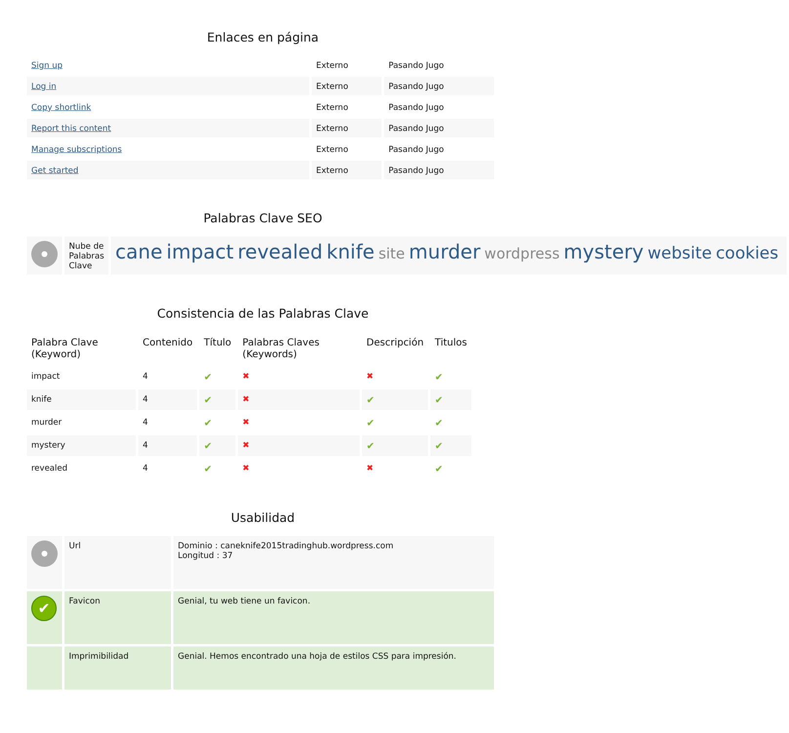Enlaces en página
| Sign up | Externo | Pasando Jugo |
| Log in | Externo | Pasando Jugo |
| Copy shortlink | Externo | Pasando Jugo |
| Report this content | Externo | Pasando Jugo |
| Manage subscriptions | Externo | Pasando Jugo |
| Get started | Externo | Pasando Jugo |
Palabras Clave SEO
| | Nube de Palabras Clave | cane impact revealed knife site murder wordpress mystery website cookies |
Consistencia de las Palabras Clave
| Palabra Clave (Keyword) | Contenido | Título | Palabras Claves (Keywords) | Descripción | Titulos |
| --- | --- | --- | --- | --- | --- |
| impact | 4 | ✔ | ✖ | ✖ | ✔ |
| knife | 4 | ✔ | ✖ | ✔ | ✔ |
| murder | 4 | ✔ | ✖ | ✔ | ✔ |
| mystery | 4 | ✔ | ✖ | ✔ | ✔ |
| revealed | 4 | ✔ | ✖ | ✖ | ✔ |
Usabilidad
| | Url | Dominio : caneknife2015tradinghub.wordpress.com Longitud : 37 |
| ✔ | Favicon | Genial, tu web tiene un favicon. |
| | Imprimibilidad | Genial. Hemos encontrado una hoja de estilos CSS para impresión. |